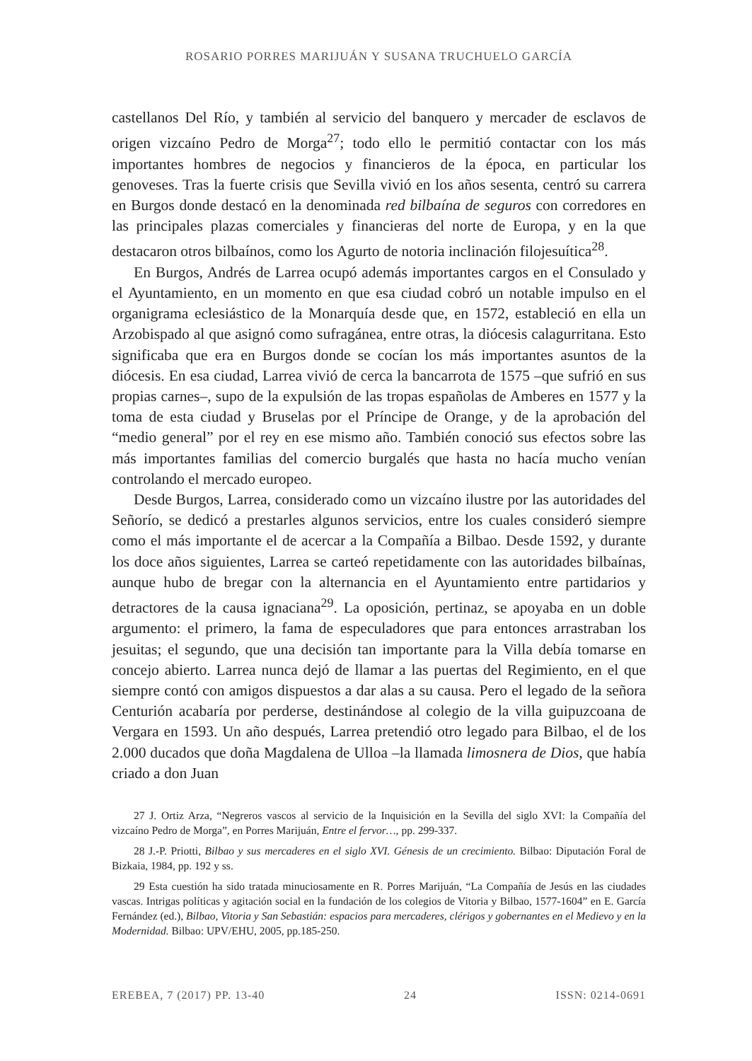ROSARIO PORRES MARIJUÁN Y SUSANA TRUCHUELO GARCÍA
castellanos Del Río, y también al servicio del banquero y mercader de esclavos de origen vizcaíno Pedro de Morga<sup>27</sup>; todo ello le permitió contactar con los más importantes hombres de negocios y financieros de la época, en particular los genoveses. Tras la fuerte crisis que Sevilla vivió en los años sesenta, centró su carrera en Burgos donde destacó en la denominada red bilbaína de seguros con corredores en las principales plazas comerciales y financieras del norte de Europa, y en la que destacaron otros bilbaínos, como los Agurto de notoria inclinación filojesuítica<sup>28</sup>.
En Burgos, Andrés de Larrea ocupó además importantes cargos en el Consulado y el Ayuntamiento, en un momento en que esa ciudad cobró un notable impulso en el organigrama eclesiástico de la Monarquía desde que, en 1572, estableció en ella un Arzobispado al que asignó como sufragánea, entre otras, la diócesis calagurritana. Esto significaba que era en Burgos donde se cocían los más importantes asuntos de la diócesis. En esa ciudad, Larrea vivió de cerca la bancarrota de 1575 –que sufrió en sus propias carnes–, supo de la expulsión de las tropas españolas de Amberes en 1577 y la toma de esta ciudad y Bruselas por el Príncipe de Orange, y de la aprobación del “medio general” por el rey en ese mismo año. También conoció sus efectos sobre las más importantes familias del comercio burgalés que hasta no hacía mucho venían controlando el mercado europeo.
Desde Burgos, Larrea, considerado como un vizcaíno ilustre por las autoridades del Señorío, se dedicó a prestarles algunos servicios, entre los cuales consideró siempre como el más importante el de acercar a la Compañía a Bilbao. Desde 1592, y durante los doce años siguientes, Larrea se carteó repetidamente con las autoridades bilbaínas, aunque hubo de bregar con la alternancia en el Ayuntamiento entre partidarios y detractores de la causa ignaciana<sup>29</sup>. La oposición, pertinaz, se apoyaba en un doble argumento: el primero, la fama de especuladores que para entonces arrastraban los jesuitas; el segundo, que una decisión tan importante para la Villa debía tomarse en concejo abierto. Larrea nunca dejó de llamar a las puertas del Regimiento, en el que siempre contó con amigos dispuestos a dar alas a su causa. Pero el legado de la señora Centurión acabaría por perderse, destinándose al colegio de la villa guipuzcoana de Vergara en 1593. Un año después, Larrea pretendió otro legado para Bilbao, el de los 2.000 ducados que doña Magdalena de Ulloa –la llamada limosnera de Dios, que había criado a don Juan
27 J. Ortiz Arza, “Negreros vascos al servicio de la Inquisición en la Sevilla del siglo XVI: la Compañía del vizcaíno Pedro de Morga”, en Porres Marijuán, Entre el fervor…, pp. 299-337.
28 J.-P. Priotti, Bilbao y sus mercaderes en el siglo XVI. Génesis de un crecimiento. Bilbao: Diputación Foral de Bizkaia, 1984, pp. 192 y ss.
29 Esta cuestión ha sido tratada minuciosamente en R. Porres Marijuán, “La Compañía de Jesús en las ciudades vascas. Intrigas políticas y agitación social en la fundación de los colegios de Vitoria y Bilbao, 1577-1604” en E. García Fernández (ed.), Bilbao, Vitoria y San Sebastián: espacios para mercaderes, clérigos y gobernantes en el Medievo y en la Modernidad. Bilbao: UPV/EHU, 2005, pp.185-250.
EREBEA, 7 (2017) PP. 13-40 24 ISSN: 0214-0691